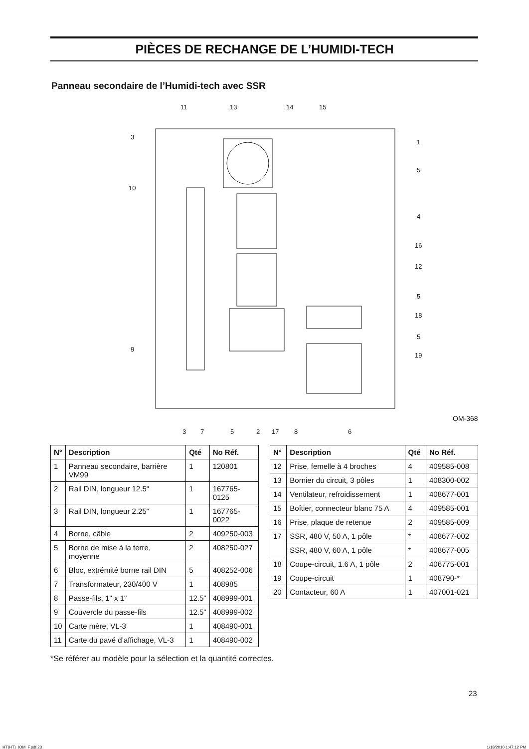PIÈCES DE RECHANGE DE L’HUMIDI-TECH
Panneau secondaire de l’Humidi-tech avec SSR
11
13
14
15
3
1
5
10
4
16
12
5
18
5
19
9
3
7
5
2
17
8
6
OM-368
| N° | Description | Qté | No Réf. |
| --- | --- | --- | --- |
| 1 | Panneau secondaire, barrière VM99 | 1 | 120801 |
| 2 | Rail DIN, longueur 12.5" | 1 | 167765-0125 |
| 3 | Rail DIN, longueur 2.25" | 1 | 167765-0022 |
| 4 | Borne, câble | 2 | 409250-003 |
| 5 | Borne de mise à la terre, moyenne | 2 | 408250-027 |
| 6 | Bloc, extrémité borne rail DIN | 5 | 408252-006 |
| 7 | Transformateur, 230/400 V | 1 | 408985 |
| 8 | Passe-fils, 1" x 1" | 12.5" | 408999-001 |
| 9 | Couvercle du passe-fils | 12.5" | 408999-002 |
| 10 | Carte mère, VL-3 | 1 | 408490-001 |
| 11 | Carte du pavé d’affichage, VL-3 | 1 | 408490-002 |
| N° | Description | Qté | No Réf. |
| --- | --- | --- | --- |
| 12 | Prise, femelle à 4 broches | 4 | 409585-008 |
| 13 | Bornier du circuit, 3 pôles | 1 | 408300-002 |
| 14 | Ventilateur, refroidissement | 1 | 408677-001 |
| 15 | Boîtier, connecteur blanc 75 A | 4 | 409585-001 |
| 16 | Prise, plaque de retenue | 2 | 409585-009 |
| 17 | SSR, 480 V, 50 A, 1 pôle | * | 408677-002 |
| | SSR, 480 V, 60 A, 1 pôle | * | 408677-005 |
| 18 | Coupe-circuit, 1.6 A, 1 pôle | 2 | 406775-001 |
| 19 | Coupe-circuit | 1 | 408790-* |
| 20 | Contacteur, 60 A | 1 | 407001-021 |
*Se référer au modèle pour la sélection et la quantité correctes.
23
HT(HT)_IOM_F.pdf 23 1/18/2010 1:47:12 PM